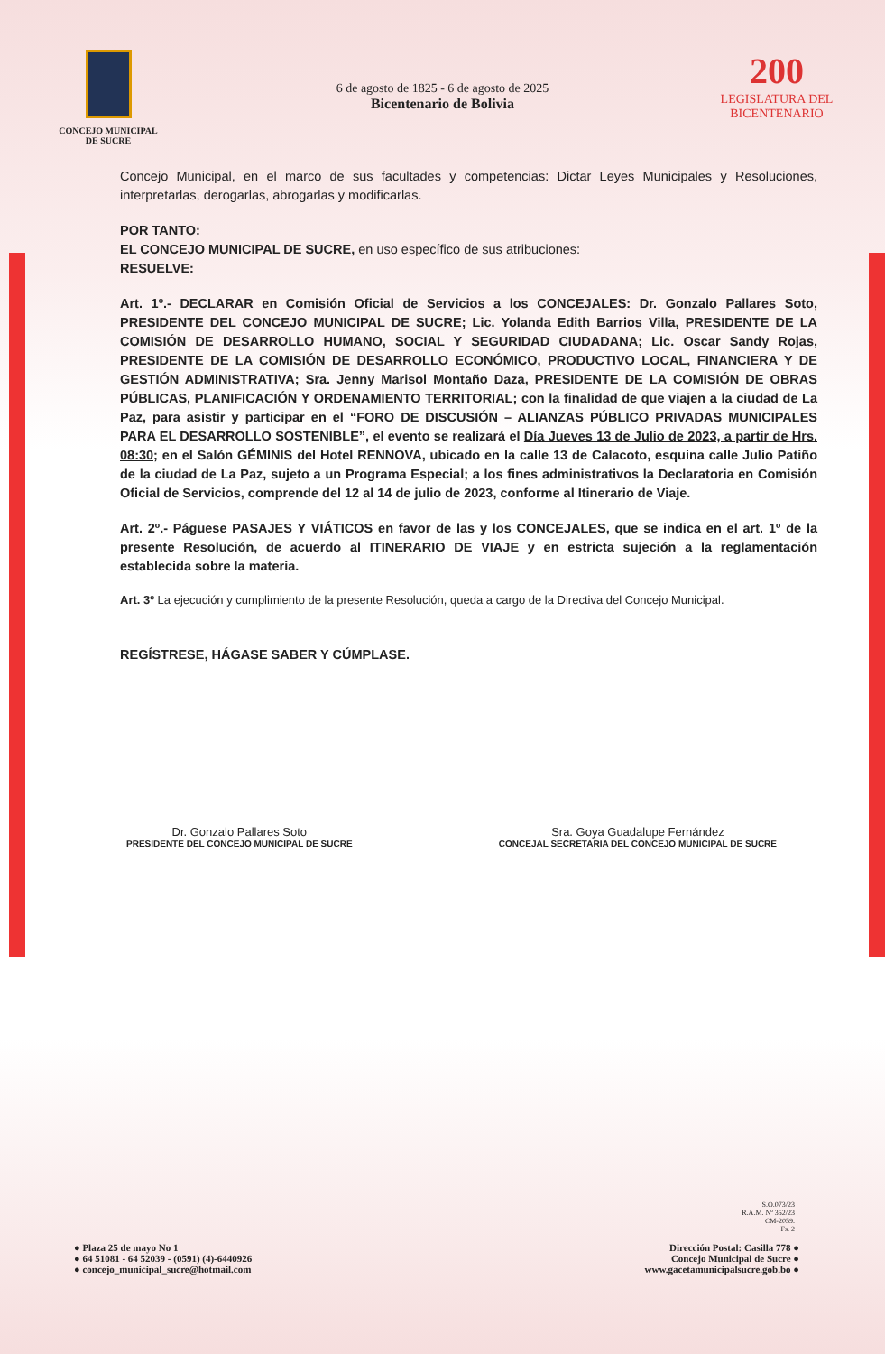CONCEJO MUNICIPAL
DE SUCRE
6 de agosto de 1825 - 6 de agosto de 2025
Bicentenario de Bolivia
200
LEGISLATURA DEL
BICENTENARIO
Concejo Municipal, en el marco de sus facultades y competencias: Dictar Leyes Municipales y Resoluciones, interpretarlas, derogarlas, abrogarlas y modificarlas.
POR TANTO:
EL CONCEJO MUNICIPAL DE SUCRE, en uso específico de sus atribuciones:
RESUELVE:
Art. 1º.- DECLARAR en Comisión Oficial de Servicios a los CONCEJALES: Dr. Gonzalo Pallares Soto, PRESIDENTE DEL CONCEJO MUNICIPAL DE SUCRE; Lic. Yolanda Edith Barrios Villa, PRESIDENTE DE LA COMISIÓN DE DESARROLLO HUMANO, SOCIAL Y SEGURIDAD CIUDADANA; Lic. Oscar Sandy Rojas, PRESIDENTE DE LA COMISIÓN DE DESARROLLO ECONÓMICO, PRODUCTIVO LOCAL, FINANCIERA Y DE GESTIÓN ADMINISTRATIVA; Sra. Jenny Marisol Montaño Daza, PRESIDENTE DE LA COMISIÓN DE OBRAS PÚBLICAS, PLANIFICACIÓN Y ORDENAMIENTO TERRITORIAL; con la finalidad de que viajen a la ciudad de La Paz, para asistir y participar en el “FORO DE DISCUSIÓN – ALIANZAS PÚBLICO PRIVADAS MUNICIPALES PARA EL DESARROLLO SOSTENIBLE”, el evento se realizará el Día Jueves 13 de Julio de 2023, a partir de Hrs. 08:30; en el Salón GÉMINIS del Hotel RENNOVA, ubicado en la calle 13 de Calacoto, esquina calle Julio Patiño de la ciudad de La Paz, sujeto a un Programa Especial; a los fines administrativos la Declaratoria en Comisión Oficial de Servicios, comprende del 12 al 14 de julio de 2023, conforme al Itinerario de Viaje.
Art. 2º.- Páguese PASAJES Y VIÁTICOS en favor de las y los CONCEJALES, que se indica en el art. 1º de la presente Resolución, de acuerdo al ITINERARIO DE VIAJE y en estricta sujeción a la reglamentación establecida sobre la materia.
Art. 3º La ejecución y cumplimiento de la presente Resolución, queda a cargo de la Directiva del Concejo Municipal.
REGÍSTRESE, HÁGASE SABER Y CÚMPLASE.
Dr. Gonzalo Pallares Soto
PRESIDENTE DEL CONCEJO MUNICIPAL DE SUCRE
Sra. Goya Guadalupe Fernández
CONCEJAL SECRETARIA DEL CONCEJO MUNICIPAL DE SUCRE
S.O.073/23
R.A.M. Nº 352/23
CM-2059.
Fs. 2
● Plaza 25 de mayo No 1
● 64 51081 - 64 52039 - (0591) (4)-6440926
● concejo_municipal_sucre@hotmail.com
Dirección Postal: Casilla 778 ●
Concejo Municipal de Sucre ●
www.gacetamunicipalsucre.gob.bo ●